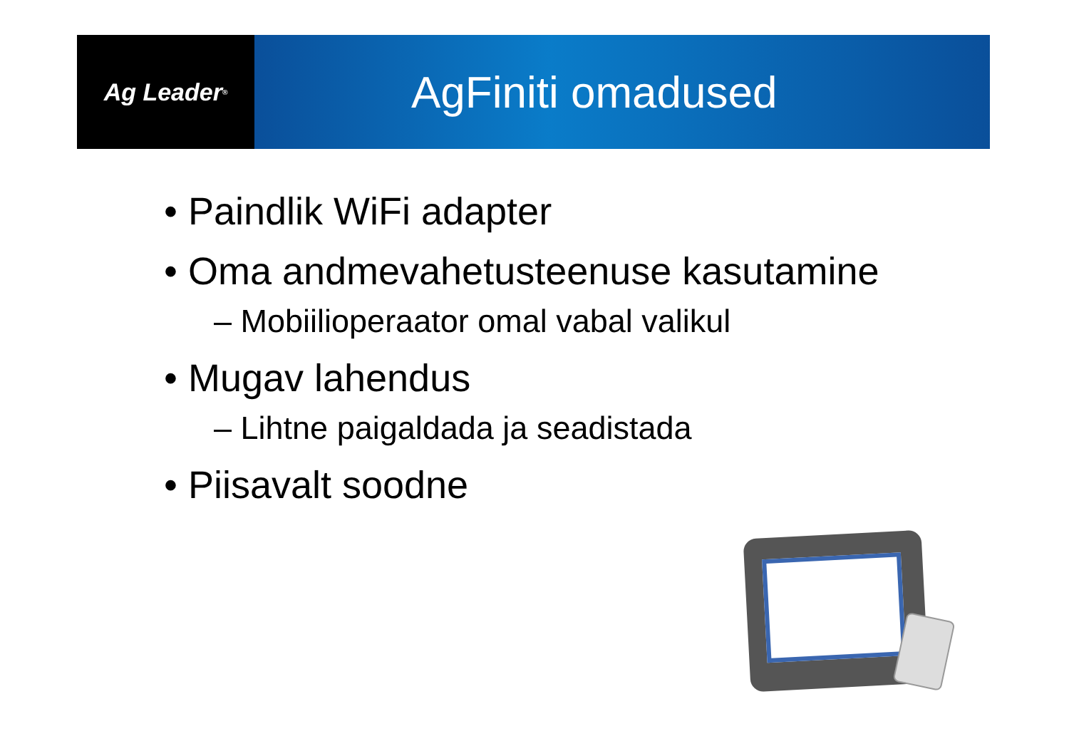Ag Leader<sup>®</sup>
AgFiniti omadused
• Paindlik WiFi adapter
• Oma andmevahetusteenuse kasutamine
– Mobiilioperaator omal vabal valikul
• Mugav lahendus
– Lihtne paigaldada ja seadistada
• Piisavalt soodne